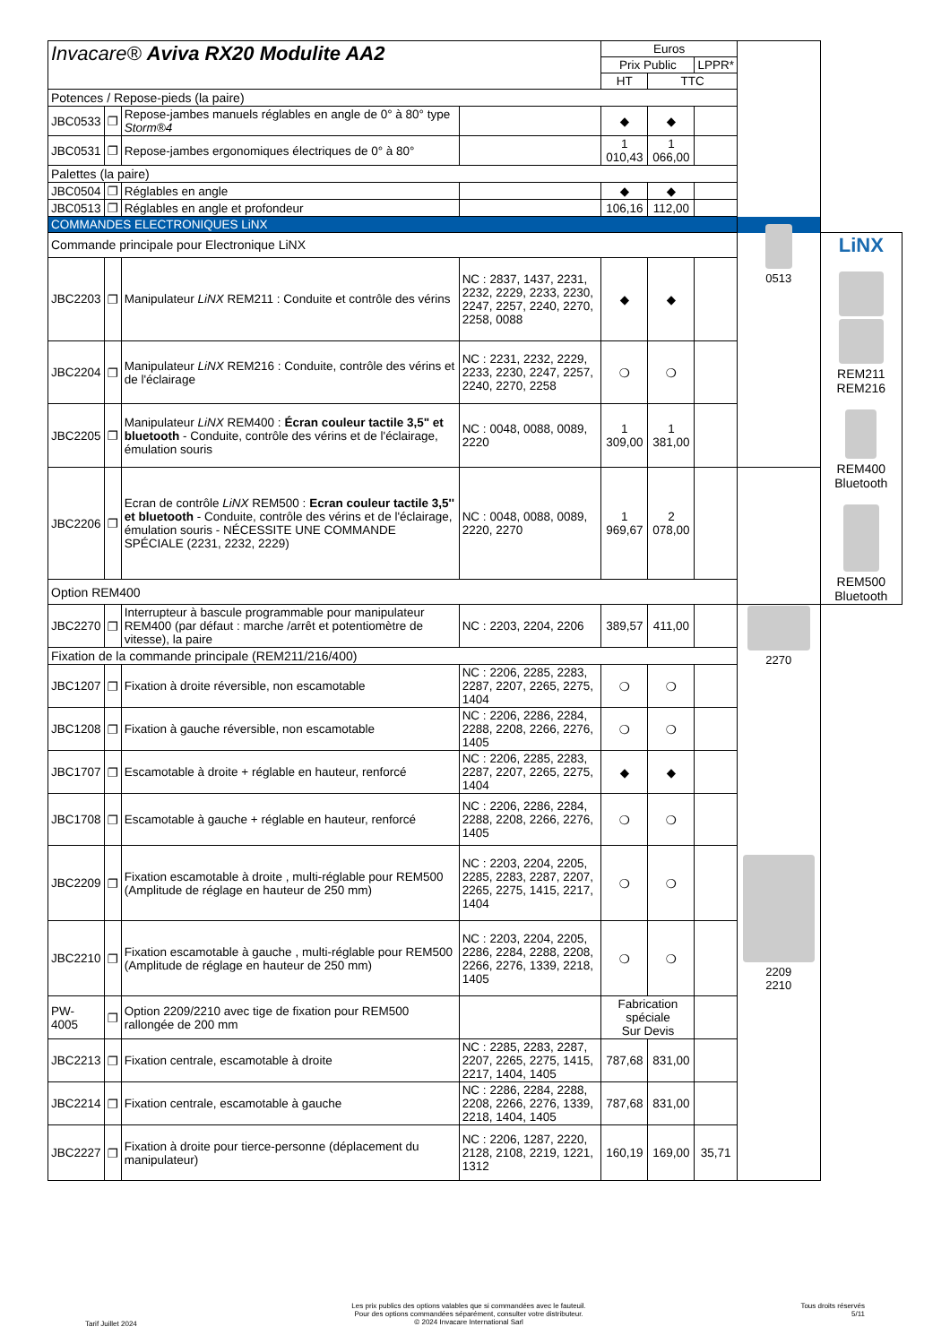| Invacare® Aviva RX20 Modulite AA2 | | | | Euros | | | 0513 | |
| | | | | Prix Public | | LPPR* | | |
| | | | | HT | TTC | | | |
| Potences / Repose-pieds (la paire) | | | | | | | | |
| JBC0533 | ❐ | Repose-jambes manuels réglables en angle de 0° à 80° type Storm®4 | | ◆ | ◆ | | | |
| JBC0531 | ❐ | Repose-jambes ergonomiques électriques de 0° à 80° | | 1 010,43 | 1 066,00 | | | |
| Palettes (la paire) | | | | | | | | |
| JBC0504 | ❐ | Réglables en angle | | ◆ | ◆ | | | |
| JBC0513 | ❐ | Réglables en angle et profondeur | | 106,16 | 112,00 | | | |
| COMMANDES ELECTRONIQUES LiNX | | | | | | | | |
| Commande principale pour Electronique LiNX | | | | | | | | LiNX REM211 REM216 REM400 Bluetooth REM500 Bluetooth |
| JBC2203 | ❐ | Manipulateur LiNX REM211 : Conduite et contrôle des vérins | NC : 2837, 1437, 2231, 2232, 2229, 2233, 2230, 2247, 2257, 2240, 2270, 2258, 0088 | ◆ | ◆ | | | |
| JBC2204 | ❐ | Manipulateur LiNX REM216 : Conduite, contrôle des vérins et de l'éclairage | NC : 2231, 2232, 2229, 2233, 2230, 2247, 2257, 2240, 2270, 2258 | ❍ | ❍ | | | |
| JBC2205 | ❐ | Manipulateur LiNX REM400 : Écran couleur tactile 3,5" et bluetooth - Conduite, contrôle des vérins et de l'éclairage, émulation souris | NC : 0048, 0088, 0089, 2220 | 1 309,00 | 1 381,00 | | | |
| JBC2206 | ❐ | Ecran de contrôle LiNX REM500 : Ecran couleur tactile 3,5'' et bluetooth - Conduite, contrôle des vérins et de l'éclairage, émulation souris - NÉCESSITE UNE COMMANDE SPÉCIALE (2231, 2232, 2229) | NC : 0048, 0088, 0089, 2220, 2270 | 1 969,67 | 2 078,00 | | | |
| Option REM400 | | | | | | | | |
| JBC2270 | ❐ | Interrupteur à bascule programmable pour manipulateur REM400 (par défaut : marche /arrêt et potentiomètre de vitesse), la paire | NC : 2203, 2204, 2206 | 389,57 | 411,00 | | 2270 2209 2210 | |
| Fixation de la commande principale (REM211/216/400) | | | | | | | | |
| JBC1207 | ❐ | Fixation à droite réversible, non escamotable | NC : 2206, 2285, 2283, 2287, 2207, 2265, 2275, 1404 | ❍ | ❍ | | | |
| JBC1208 | ❐ | Fixation à gauche réversible, non escamotable | NC : 2206, 2286, 2284, 2288, 2208, 2266, 2276, 1405 | ❍ | ❍ | | | |
| JBC1707 | ❐ | Escamotable à droite + réglable en hauteur, renforcé | NC : 2206, 2285, 2283, 2287, 2207, 2265, 2275, 1404 | ◆ | ◆ | | | |
| JBC1708 | ❐ | Escamotable à gauche + réglable en hauteur, renforcé | NC : 2206, 2286, 2284, 2288, 2208, 2266, 2276, 1405 | ❍ | ❍ | | | |
| JBC2209 | ❐ | Fixation escamotable à droite , multi-réglable pour REM500 (Amplitude de réglage en hauteur de 250 mm) | NC : 2203, 2204, 2205, 2285, 2283, 2287, 2207, 2265, 2275, 1415, 2217, 1404 | ❍ | ❍ | | | |
| JBC2210 | ❐ | Fixation escamotable à gauche , multi-réglable pour REM500 (Amplitude de réglage en hauteur de 250 mm) | NC : 2203, 2204, 2205, 2286, 2284, 2288, 2208, 2266, 2276, 1339, 2218, 1405 | ❍ | ❍ | | | |
| PW-4005 | ❐ | Option 2209/2210 avec tige de fixation pour REM500 rallongée de 200 mm | | Fabrication spéciale Sur Devis | | | | |
| JBC2213 | ❐ | Fixation centrale, escamotable à droite | NC : 2285, 2283, 2287, 2207, 2265, 2275, 1415, 2217, 1404, 1405 | 787,68 | 831,00 | | | |
| JBC2214 | ❐ | Fixation centrale, escamotable à gauche | NC : 2286, 2284, 2288, 2208, 2266, 2276, 1339, 2218, 1404, 1405 | 787,68 | 831,00 | | | |
| JBC2227 | ❐ | Fixation à droite pour tierce-personne (déplacement du manipulateur) | NC : 2206, 1287, 2220, 2128, 2108, 2219, 1221, 1312 | 160,19 | 169,00 | 35,71 | | |
Tarif Juillet 2024
Les prix publics des options valables que si commandées avec le fauteuil.
Pour des options commandées séparément, consulter votre distributeur.
© 2024 Invacare International Sarl
Tous droits réservés
5/11